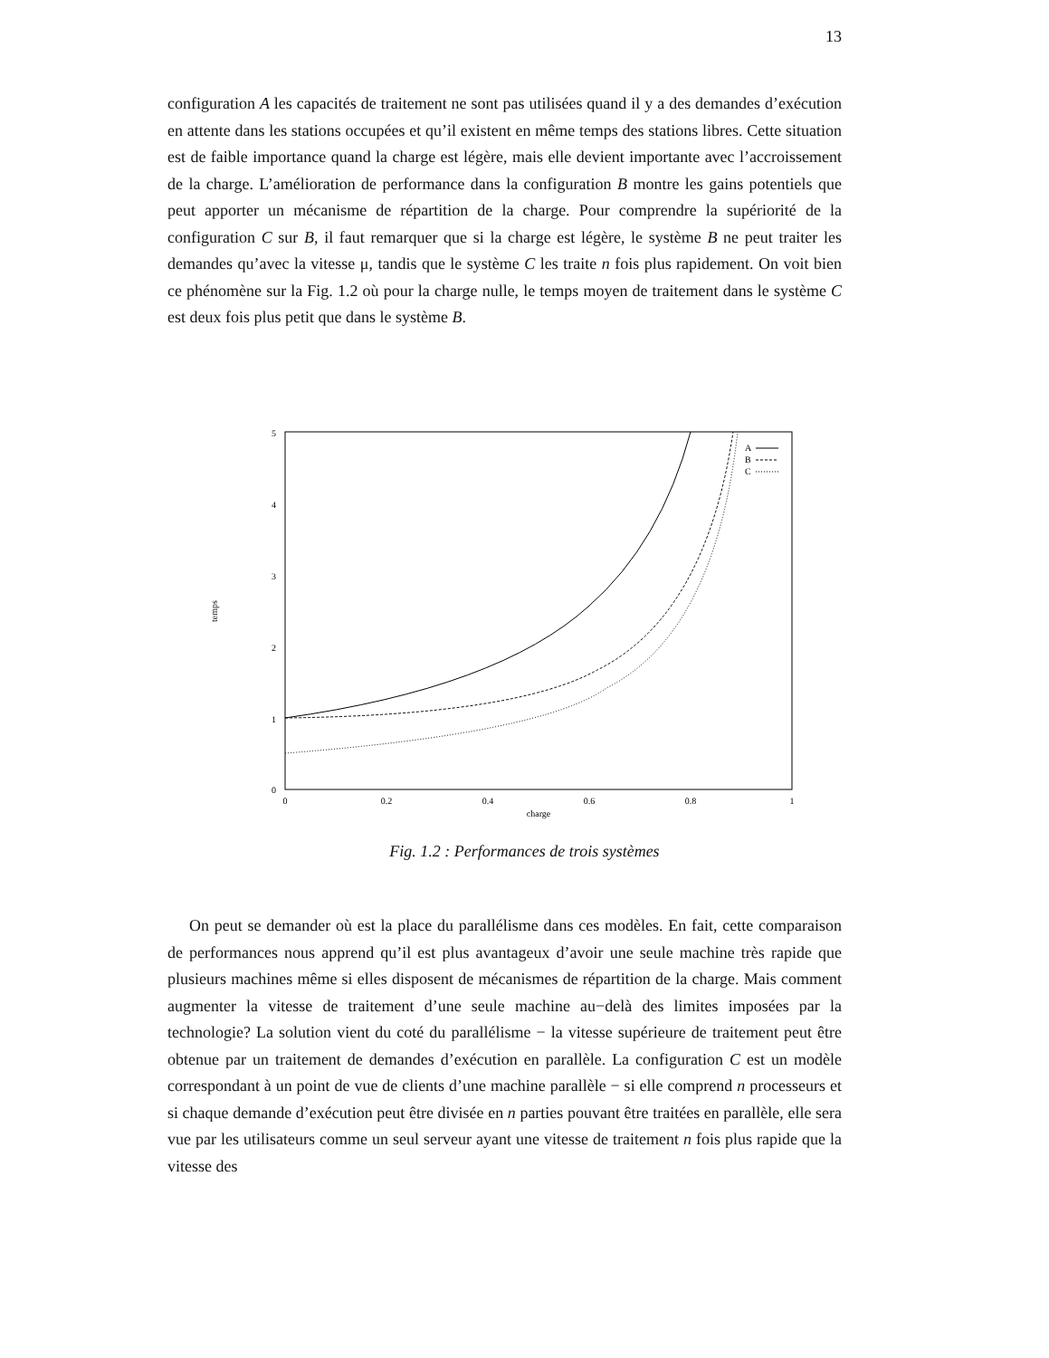13
configuration A les capacités de traitement ne sont pas utilisées quand il y a des demandes d’exécution en attente dans les stations occupées et qu’il existent en même temps des stations libres. Cette situation est de faible importance quand la charge est légère, mais elle devient importante avec l’accroissement de la charge. L’amélioration de performance dans la configuration B montre les gains potentiels que peut apporter un mécanisme de répartition de la charge. Pour comprendre la supériorité de la configuration C sur B, il faut remarquer que si la charge est légère, le système B ne peut traiter les demandes qu’avec la vitesse μ, tandis que le système C les traite n fois plus rapidement. On voit bien ce phénomène sur la Fig. 1.2 où pour la charge nulle, le temps moyen de traitement dans le système C est deux fois plus petit que dans le système B.
5
4
3
2
1
0
0
0.2
0.4
0.6
0.8
1
charge
temps
A
B
C
Fig. 1.2 : Performances de trois systèmes
On peut se demander où est la place du parallélisme dans ces modèles. En fait, cette comparaison de performances nous apprend qu’il est plus avantageux d’avoir une seule machine très rapide que plusieurs machines même si elles disposent de mécanismes de répartition de la charge. Mais comment augmenter la vitesse de traitement d’une seule machine au−delà des limites imposées par la technologie? La solution vient du coté du parallélisme − la vitesse supérieure de traitement peut être obtenue par un traitement de demandes d’exécution en parallèle. La configuration C est un modèle correspondant à un point de vue de clients d’une machine parallèle − si elle comprend n processeurs et si chaque demande d’exécution peut être divisée en n parties pouvant être traitées en parallèle, elle sera vue par les utilisateurs comme un seul serveur ayant une vitesse de traitement n fois plus rapide que la vitesse des